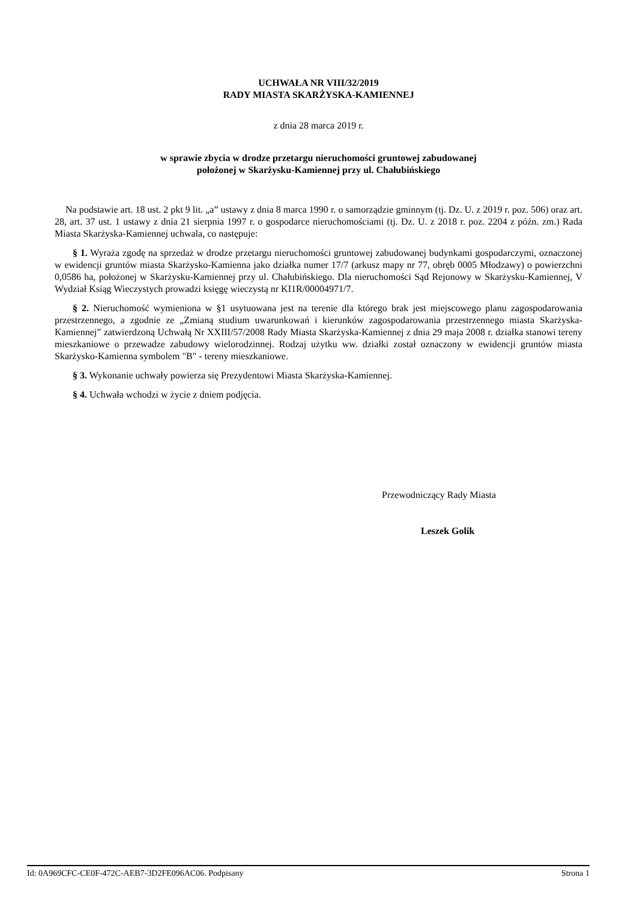UCHWAŁA NR VIII/32/2019
RADY MIASTA SKARŻYSKA-KAMIENNEJ
z dnia 28 marca 2019 r.
w sprawie zbycia w drodze przetargu nieruchomości gruntowej zabudowanej
położonej w Skarżysku-Kamiennej przy ul. Chałubińskiego
Na podstawie art. 18 ust. 2 pkt 9 lit. „a” ustawy z dnia 8 marca 1990 r. o samorządzie gminnym (tj. Dz. U. z 2019 r. poz. 506) oraz art. 28, art. 37 ust. 1 ustawy z dnia 21 sierpnia 1997 r. o gospodarce nieruchomościami (tj. Dz. U. z 2018 r. poz. 2204 z późn. zm.) Rada Miasta Skarżyska-Kamiennej uchwala, co następuje:
§ 1. Wyraża zgodę na sprzedaż w drodze przetargu nieruchomości gruntowej zabudowanej budynkami gospodarczymi, oznaczonej w ewidencji gruntów miasta Skarżysko-Kamienna jako działka numer 17/7 (arkusz mapy nr 77, obręb 0005 Młodzawy) o powierzchni 0,0586 ha, położonej w Skarżysku-Kamiennej przy ul. Chałubińskiego. Dla nieruchomości Sąd Rejonowy w Skarżysku-Kamiennej, V Wydział Ksiąg Wieczystych prowadzi księgę wieczystą nr KI1R/00004971/7.
§ 2. Nieruchomość wymieniona w §1 usytuowana jest na terenie dla którego brak jest miejscowego planu zagospodarowania przestrzennego, a zgodnie ze „Zmianą studium uwarunkowań i kierunków zagospodarowania przestrzennego miasta Skarżyska-Kamiennej” zatwierdzoną Uchwałą Nr XXIII/57/2008 Rady Miasta Skarżyska-Kamiennej z dnia 29 maja 2008 r. działka stanowi tereny mieszkaniowe o przewadze zabudowy wielorodzinnej. Rodzaj użytku ww. działki został oznaczony w ewidencji gruntów miasta Skarżysko-Kamienna symbolem "B" - tereny mieszkaniowe.
§ 3. Wykonanie uchwały powierza się Prezydentowi Miasta Skarżyska-Kamiennej.
§ 4. Uchwała wchodzi w życie z dniem podjęcia.
Przewodniczący Rady Miasta
Leszek Golik
Id: 0A969CFC-CE0F-472C-AEB7-3D2FE096AC06. Podpisany Strona 1